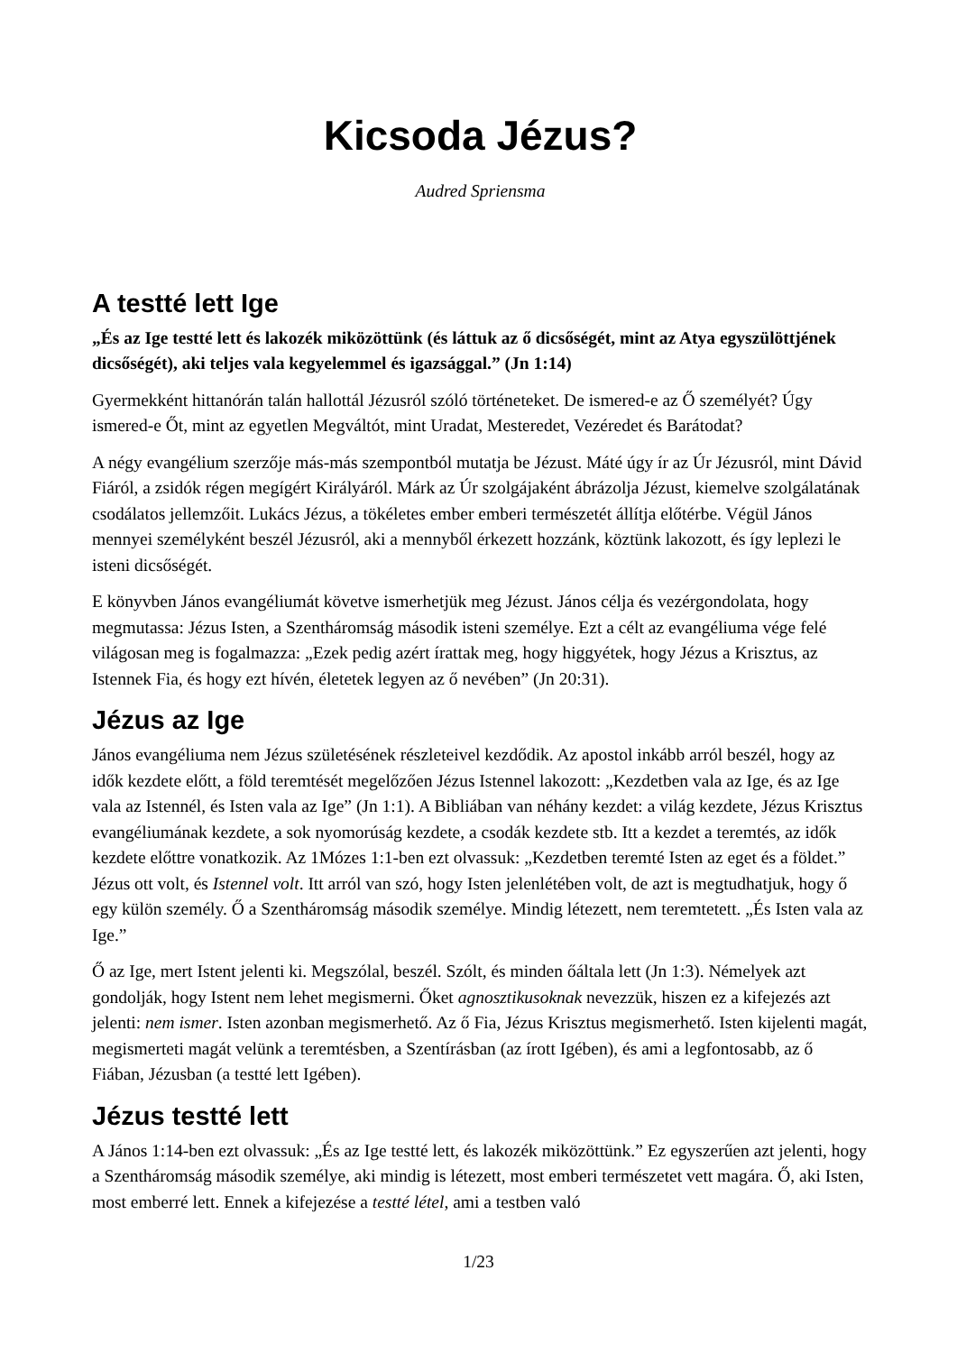Kicsoda Jézus?
Audred Spriensma
A testté lett Ige
„És az Ige testté lett és lakozék miközöttünk (és láttuk az ő dicsőségét, mint az Atya egyszülöttjének dicsőségét), aki teljes vala kegyelemmel és igazsággal.” (Jn 1:14)
Gyermekként hittanórán talán hallottál Jézusról szóló történeteket. De ismered-e az Ő személyét? Úgy ismered-e Őt, mint az egyetlen Megváltót, mint Uradat, Mesteredet, Vezéredet és Barátodat?
A négy evangélium szerzője más-más szempontból mutatja be Jézust. Máté úgy ír az Úr Jézusról, mint Dávid Fiáról, a zsidók régen megígért Királyáról. Márk az Úr szolgájaként ábrázolja Jézust, kiemelve szolgálatának csodálatos jellemzőit. Lukács Jézus, a tökéletes ember emberi természetét állítja előtérbe. Végül János mennyei személyként beszél Jézusról, aki a mennyből érkezett hozzánk, köztünk lakozott, és így leplezi le isteni dicsőségét.
E könyvben János evangéliumát követve ismerhetjük meg Jézust. János célja és vezérgondolata, hogy megmutassa: Jézus Isten, a Szentháromság második isteni személye. Ezt a célt az evangéliuma vége felé világosan meg is fogalmazza: „Ezek pedig azért írattak meg, hogy higgyétek, hogy Jézus a Krisztus, az Istennek Fia, és hogy ezt hívén, életetek legyen az ő nevében” (Jn 20:31).
Jézus az Ige
János evangéliuma nem Jézus születésének részleteivel kezdődik. Az apostol inkább arról beszél, hogy az idők kezdete előtt, a föld teremtését megelőzően Jézus Istennel lakozott: „Kezdetben vala az Ige, és az Ige vala az Istennél, és Isten vala az Ige” (Jn 1:1). A Bibliában van néhány kezdet: a világ kezdete, Jézus Krisztus evangéliumának kezdete, a sok nyomorúság kezdete, a csodák kezdete stb. Itt a kezdet a teremtés, az idők kezdete előttre vonatkozik. Az 1Mózes 1:1-ben ezt olvassuk: „Kezdetben teremté Isten az eget és a földet.” Jézus ott volt, és Istennel volt. Itt arról van szó, hogy Isten jelenlétében volt, de azt is megtudhatjuk, hogy ő egy külön személy. Ő a Szentháromság második személye. Mindig létezett, nem teremtetett. „És Isten vala az Ige.”
Ő az Ige, mert Istent jelenti ki. Megszólal, beszél. Szólt, és minden őáltala lett (Jn 1:3). Némelyek azt gondolják, hogy Istent nem lehet megismerni. Őket agnosztikusoknak nevezzük, hiszen ez a kifejezés azt jelenti: nem ismer. Isten azonban megismerhető. Az ő Fia, Jézus Krisztus megismerhető. Isten kijelenti magát, megismerteti magát velünk a teremtésben, a Szentírásban (az írott Igében), és ami a legfontosabb, az ő Fiában, Jézusban (a testté lett Igében).
Jézus testté lett
A János 1:14-ben ezt olvassuk: „És az Ige testté lett, és lakozék miközöttünk.” Ez egyszerűen azt jelenti, hogy a Szentháromság második személye, aki mindig is létezett, most emberi természetet vett magára. Ő, aki Isten, most emberré lett. Ennek a kifejezése a testté létel, ami a testben való
1/23